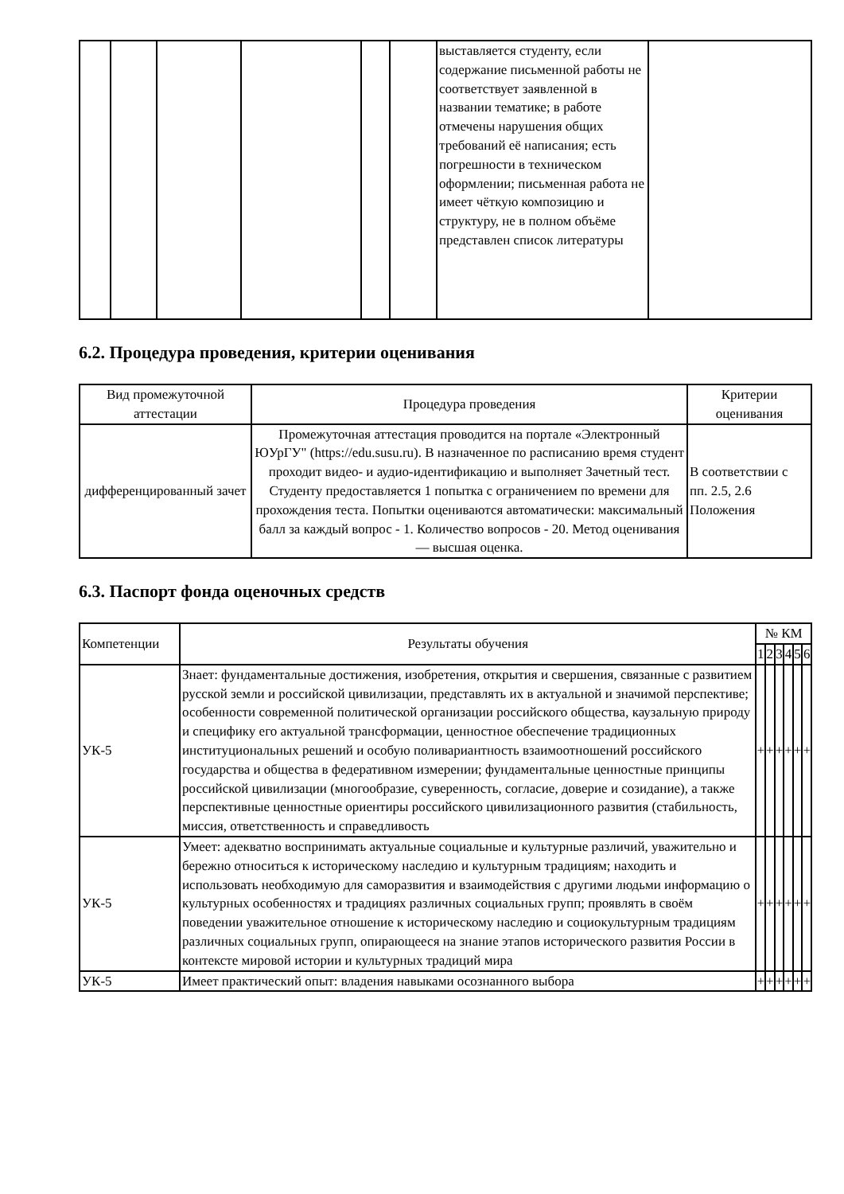| | | | | | | выставляется студенту, если содержание письменной работы не соответствует заявленной в названии тематике; в работе отмечены нарушения общих требований её написания; есть погрешности в техническом оформлении; письменная работа не имеет чёткую композицию и структуру, не в полном объёме представлен список литературы | |
6.2. Процедура проведения, критерии оценивания
| Вид промежуточной аттестации | Процедура проведения | Критерии оценивания |
| --- | --- | --- |
| дифференцированный зачет | Промежуточная аттестация проводится на портале «Электронный ЮУрГУ" (https://edu.susu.ru). В назначенное по расписанию время студент проходит видео- и аудио-идентификацию и выполняет Зачетный тест. Студенту предоставляется 1 попытка с ограничением по времени для прохождения теста. Попытки оцениваются автоматически: максимальный балл за каждый вопрос - 1. Количество вопросов - 20. Метод оценивания — высшая оценка. | В соответствии с пп. 2.5, 2.6 Положения |
6.3. Паспорт фонда оценочных средств
| Компетенции | Результаты обучения | № КМ | | | | | |
| --- | --- | --- | --- | --- | --- | --- | --- |
| | | 1 | 2 | 3 | 4 | 5 | 6 |
| УК-5 | Знает: фундаментальные достижения, изобретения, открытия и свершения, связанные с развитием русской земли и российской цивилизации, представлять их в актуальной и значимой перспективе; особенности современной политической организации российского общества, каузальную природу и специфику его актуальной трансформации, ценностное обеспечение традиционных институциональных решений и особую поливариантность взаимоотношений российского государства и общества в федеративном измерении; фундаментальные ценностные принципы российской цивилизации (многообразие, суверенность, согласие, доверие и созидание), а также перспективные ценностные ориентиры российского цивилизационного развития (стабильность, миссия, ответственность и справедливость | + | + | + | + | + | + |
| УК-5 | Умеет: адекватно воспринимать актуальные социальные и культурные различий, уважительно и бережно относиться к историческому наследию и культурным традициям; находить и использовать необходимую для саморазвития и взаимодействия с другими людьми информацию о культурных особенностях и традициях различных социальных групп; проявлять в своём поведении уважительное отношение к историческому наследию и социокультурным традициям различных социальных групп, опирающееся на знание этапов исторического развития России в контексте мировой истории и культурных традиций мира | + | + | + | + | + | + |
| УК-5 | Имеет практический опыт: владения навыками осознанного выбора | + | + | + | + | + | + |